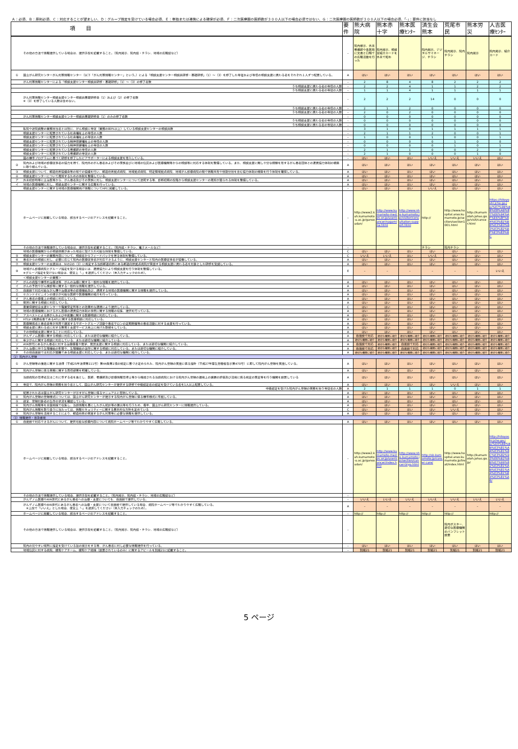Ａ：必須、Ｂ：原則必須、Ｃ：対応することが望ましい、Ｄ：グループ指定を受けている場合必須、Ｅ：単独または連携による確保が必須、Ｆ：二次医療圏の医師数が３００人以下の場合必須ではない、Ｇ：二次医療圏の医師数が３００人以下の場合必須、「-」：要件に該当なし
| 項 目 | | 要件 | 熊大病院 | 熊本赤十字 | 熊本医療ｾﾝﾀｰ | 済生会熊本 | 荒尾市民 | 熊本労災 | 人吉医療ｾﾝﾀｰ |
| --- | --- | --- | --- | --- | --- | --- | --- | --- | --- |
| | その他の方法で情報提供している場合は、提供手段を記載すること。（院内掲示、院内誌・チラシ、地域の広報誌など） | – | 院内啓示、外来看護師や各医局に文書と口頭での広報活動を行った | 院内掲示、相談室紹介カードを外来で配布 | | 院内掲示、デジタルサイネージ、チラシ | 院内掲示、院内チラシ | 院内掲示 | 院内掲示、紹介カード |
| ① | 国立がん研究センターがん対策情報センター（以下「がん対策情報センター」という。）による「相談支援センター相談員研修・基礎研修」（1）～（3）を修了した専従および専任の相談支援に携わる者をそれぞれ１人ずつ配置している。 | A | はい | はい | はい | はい | はい | はい | はい |
| | がん対策情報センターによる「相談支援センター相談員研修・基礎研修」（1）～（3）の修了者数 | – | 2 | 8 | 4 | 8 | 2 | 2 | 2 |
| | うち相談支援に携わる者の専任の人数 | – | 2 | 2 | 4 | 1 | 1 | 2 | 2 |
| | うち相談支援に携わる者の専従の人数 | – | 1 | 1 | 4 | 1 | 1 | 1 | 1 |
| | がん対策情報センター相談支援センター相談員基礎研修会（1）および（2）の修了者数 ※（3）を修了している人数は含めない。 | – | 2 | 2 | 2 | 14 | 0 | 0 | 0 |
| | うち相談支援に携わる者の専任の人数 | – | 2 | 1 | 2 | 0 | 0 | 0 | 0 |
| | うち相談支援に携わる者の専従の人数 | – | 2 | 0 | 2 | 0 | 0 | 0 | 0 |
| | がん対策情報センター相談支援センター相談員基礎研修会（1）のみの修了者数 | – | 0 | 0 | 0 | 0 | 0 | 0 | 0 |
| | うち相談支援に携わる者の専任の人数 | – | 0 | 0 | 0 | 0 | 0 | 0 | 0 |
| | うち相談支援に携わる者の専従の人数 | – | 0 | 0 | 0 | 0 | 0 | 0 | 0 |
| | 転院や退院調整の業務担当者とは別に、がん相談に専従（業務の80%以上）している相談支援センターの相談員数 | – | 3 | 1 | 0 | 1 | 1 | 1 | 1 |
| | 相談支援センターに配置されている社会福祉士の専任の人数 | – | 2 | 1 | 1 | 2 | 0 | 0 | 1 |
| | 相談支援センターに配置されている社会福祉士の専従の人数 | – | 1 | 0 | 0 | 1 | 0 | 0 | 1 |
| | 相談支援センターに配置されている精神保健福祉士の専任の人数 | – | 0 | 0 | 0 | 0 | 1 | 0 | 0 |
| | 相談支援センターに配置されている精神保健福祉士の専従の人数 | – | 0 | 0 | 0 | 0 | 1 | 0 | 1 |
| | 相談支援センターに配置されている看護師の専任の人数 | – | 2 | 1 | 1 | 0 | 0 | 2 | 0 |
| | 相談支援センターに配置されている看護師の専従の人数 | – | 2 | 1 | 0 | 0 | 0 | 1 | 0 |
| | 国の標準プログラムに基づく研修を修了したピアサポーターによる相談支援を導入している。 | – | はい | はい | はい | いいえ | いいえ | いいえ | はい |
| ② | 院内および地域の診療従事者の協力を得て、院内外のがん患者およびその家族並びに地域の住民および医療機関等からの相談等に対応する体制を整備している。また、相談支援に関し十分な経験を有するがん患者団体との連携協力体制の構築に取り組んでいる。 | A | はい | はい | はい | はい | はい | はい | はい |
| ③ | 相談支援について、都道府県協議会等の場での協議を行い、都道府県拠点病院、地域拠点病院、特定領域拠点病院、地域がん診療病院の間で情報共有や役割分担を含む協力体制の構築を行う体制を確保している。 | A | はい | はい | はい | はい | はい | はい | はい |
| ④ | 相談支援センターについて周知するための体制を整備している。 | A | はい | はい | はい | はい | はい | はい | はい |
| ア | 外来初診時等に主治医等から、がん患者及びその家族に対し、相談支援センターについて説明する等、診断初期の段階から相談支援センターの周知が図られる体制を整備している。 | A | はい | はい | はい | はい | はい | はい | はい |
| イ | 地域の医療機関に対し、相談支援センターに関する広報を行っている。 | A | はい | はい | はい | はい | はい | はい | はい |
| | 相談支援センターに関する地域の医療機関向け情報についてHPに掲載している。 | – | はい | はい | はい | いいえ | はい | はい | はい |
| | ホームページに掲載している場合、該当するページのアドレスを記載すること。 | – | http://www2.kuh.kumamoto-u.ac.jp/gansoudan/ | http://www.kumamoto-med.jrc.or.jp/user/cancer/nagamine.html | http://www.nho-kumamoto.jp/visitor/consultation-support.html | http:// | http://www.hospital.arao.kumamoto.jp/section/section1001.html | http://kumamotoh.johas.go.jp/visit/cancer.html | https://hitoyoshi.jcho.go.jp/%E7%9B%B8%E8%AB%87%E6%94%AF%E6%8F%B4%E3%82%BB%E3%83%B3%E3%82%BF%E3%83%BC |
| | その他の方法で情報提供している場合は、提供手段を記載すること。（院内誌・チラシ、電子メールなど） | – | | | | チラシ | 院内チラシ | | |
| | 地域の医療機関からの相談依頼があった場合に受け入れ可能な体制を整備している。 | C | はい | はい | はい | はい | はい | はい | はい |
| ⑤ | 相談支援センターの業務内容について、相談者からフィードバックを得る体制を整備している。 | C | いいえ | いいえ | はい | いいえ | はい | はい | はい |
| ⑥ | 患者からの相談に対し、必要に応じて院内の医療従事者が対応できるように、相談支援センターと院内の医療従事者が協働している。 | A | はい | はい | はい | はい | はい | はい | はい |
| ⑦ | 相談支援センターの支援員は、Ⅳの2の（3）に規定する当該都道府県にある都道府県拠点病院が実施する相談支援に携わる者を対象とした研修を受講している。 | A | はい | はい | はい | はい | はい | はい | はい |
| ⑧ | 地域がん診療病院とグループ指定を受ける場合には、連携協力により相談支援を行う体制を整備している。 ※グループ指定を受けない場合は、便宜上「-」を選択してください（未入力チェックのため）。 | E | – | – | – | – | – | – | いいえ |
| | ＜相談支援センターの業務＞ | | | | | | | | |
| ア | がんの病態や標準的治療法等、がんの治療に関する一般的な情報を提供している。 | A | はい | はい | はい | はい | はい | はい | はい |
| イ | がんの予防やがん検診等に関する一般的な情報を提供している。 | A | はい | はい | はい | はい | はい | はい | はい |
| ウ | 自施設で対応可能ながん種や治療法等の診療機能及び、連携する地域の医療機関に関する情報を提供している。 | A | はい | はい | はい | はい | はい | はい | はい |
| エ | セカンドオピニオンの提示が可能な医師や医療機関の紹介を行っている。 | A | はい | はい | はい | はい | はい | はい | はい |
| オ | がん患者の療養上の相談に対応している。 | A | はい | はい | はい | はい | はい | はい | はい |
| カ | 就労に関する相談に対応している。 | A | はい | はい | はい | はい | はい | はい | はい |
| | 産業保健総合支援センターや職業安定所等との効果的な連携により提供している。 | C | はい | はい | はい | はい | はい | はい | はい |
| キ | 地域の医療機関におけるがん医療の連携協力体制の事例に関する情報の収集、提供を行っている。 | A | はい | はい | はい | はい | はい | はい | はい |
| ク | アスベストによる肺がんおよび中皮腫に関する医療相談に対応している。 | A | はい | はい | はい | はい | はい | はい | はい |
| ケ | HTLV-1関連疾患であるATLに関する医療相談に対応している。 | A | はい | はい | はい | はい | はい | はい | はい |
| コ | 医療関係者と患者会等が共同で運営するサポートグループ活動や患者サロンの定期開催等の患者活動に対する支援を行っている。 | A | はい | はい | はい | はい | はい | はい | はい |
| サ | 相談支援に携わる者に対する教育と支援サービス向上に向けた取組をしている。 | A | はい | はい | はい | はい | はい | はい | はい |
| シ | その他相談支援に関することに対応している。 | A | はい | はい | はい | はい | はい | はい | はい |
| ス | がんゲノム医療に関する相談に対応している、または適切な機関に紹介している。 | A | 自施設で対応 | 適切な機関に紹介 | 適切な機関に紹介 | 適切な機関に紹介 | 適切な機関に紹介 | 適切な機関に紹介 | 適切な機関に紹介 |
| セ | 希少がんに関する相談に対応している、または適切な機関に紹介している。 | A | 適切な機関に紹介 | 適切な機関に紹介 | 適切な機関に紹介 | 適切な機関に紹介 | 適切な機関に紹介 | 適切な機関に紹介 | 適切な機関に紹介 |
| ソ | AYA世代にあるがん患者に対する治療療養や就学、就労支援に関する相談に対応している、または適切な機関に紹介している。 | A | 自施設で対応 | 適切な機関に紹介 | 自施設で対応 | 適切な機関に紹介 | 適切な機関に紹介 | 適切な機関に紹介 | 適切な機関に紹介 |
| タ | がん治療に伴う生殖機能の影響や、生殖機能の温存に関する相談に対応している。または適切な機関に紹介している。 | A | 自施設で対応 | 適切な機関に紹介 | 自施設で対応 | 適切な機関に紹介 | 適切な機関に紹介 | 適切な機関に紹介 | 適切な機関に紹介 |
| チ | その他自施設では対応が困難である相談支援に対応している、または適切な機関に紹介している。 | A | 適切な機関に紹介 | 適切な機関に紹介 | 適切な機関に紹介 | 適切な機関に紹介 | 適切な機関に紹介 | 適切な機関に紹介 | 適切な機関に紹介 |
| （2）院内がん登録 | | | | | | | | | |
| ① | がん登録等の推進に関する法律（平成25年法律第111号）第44条第1項の規定に基づき定められた、院内がん登録の実施に係る指針（平成27年厚生労働省告示第470号）に即して院内がん登録を実施している。 | A | はい | はい | はい | はい | はい | はい | はい |
| ② | 院内がん登録に係る実務に関する責任部署を明確している。 | A | はい | はい | はい | はい | はい | はい | はい |
| | 当該病院の管理者又はこれに準ずる者を長とし、医師、看護師及び診療情報管理士等から構成される当該病院における院内がん登録の運用上の課題の評価及び活用に係る規定の策定等を行う機関を設置している | A | はい | はい | はい | はい | はい | はい | はい |
| ③ | 専従で、院内がん登録の実務を担う者として、国立がん研究センターが提供する研修で中級認定者の認定を受けている者を1人以上配置している。 | A | はい | はい | はい | はい | いいえ | はい | はい |
| | 中級認定を受けた院内がん登録の実務を担う専従者の人数 | A | 2 | 1 | 1 | 1 | 0 | 1 | 1 |
| | 配置された者は国立がん研究センターが示すがん登録に係るマニュアルに習熟している。 | A | はい | はい | はい | はい | はい | はい | はい |
| ④ | 院内がん登録の登録様式については、国立がん研究センターが提示する院内がん登録に係る標準様式に準拠している。 | A | はい | はい | はい | はい | はい | はい | はい |
| ⑤ | 適宜、登録対象者の生存の状況を確認している。 | A | はい | はい | はい | はい | はい | はい | はい |
| ⑥ | 院内がん情報等を全国規模で収集し、当該情報を基にしたがん統計等の算出等を行うため、毎年、国立がん研究センターに情報提供している。 | A | はい | はい | はい | はい | はい | はい | はい |
| ⑦ | 院内がん情報を取り扱うに当たっては、情報セキュリティーに関する基本的な方針を定めている | C | はい | はい | はい | はい | いいえ | はい | はい |
| ⑧ | 院内がん登録を活用することにより、都道府県の実施するがん対策等に必要な情報を提供している。 | A | はい | はい | はい | はい | はい | はい | はい |
| （3）情報提供・普及啓発 | | | | | | | | | |
| ① | 自施設で対応できるがんについて、提供可能な診療内容について病院ホームページ等でわかりやすく広報している。 | A | はい | はい | はい | はい | はい | はい | はい |
| | ホームページに掲載している場合、該当するページのアドレスを記載すること。 | – | http://www2.kuh.kumamoto-u.ac.jp/gansoudan/ | http://www.kumamoto-med.jrc.or.jp/user/cancer/index.html | http://www.nho-kumamoto.jp/section/cancer-tiryo.html | http://sk-kumamoto.jp/cancer care/ | http://www.hospital.arao.kumamoto.jp/treat/index.html | http://kumamotoh.johas.go.jp/ | http://hitoyoshi.jcho.go.jp/%E4%B8%BB%E3%81%AA%E3%81%8C%E3%82%93%E6%B2%BB%E7%99%82%E3%81%AB%E3%81%A4%E3%81%84%E3%81%A6/ |
| | その他の方法で情報提供している場合、提供手段を記載すること。（院内掲示、院内誌・チラシ、地域の広報誌など） | – | | | | | | | |
| | がんゲノム医療やAYA世代にあるがん患者への治療・支援についても、自施設で提供している。 | – | いいえ | いいえ | いいえ | いいえ | いいえ | いいえ | いいえ |
| | がんゲノム医療やAYA世代にあるがん患者への治療・支援について自施設で提供している場合、病院ホームページ等でわかりやすく広報している。 ※上段で「いいえ」とした場合、便宜上「-」を選択してください（未入力チェックのため）。 | A | – | – | – | – | – | – | – |
| | ホームページに掲載している場合、該当するページのアドレスを記載すること。 | – | http:// | http:// | http:// | http:// | http:// | | http:// |
| | その他の方法で情報提供している場合は、提供手段を記載すること。（院内掲示、院内誌・チラシ、地域の広報誌など） | – | | | | | 院内ポスター、適切な医療機関のパンフレット設置 | | |
| | 院内の見やすい場所に指定を受けている旨の掲示をする等、がん患者に対し必要な情報提供を行っている。 | – | はい | はい | はい | はい | はい | はい | はい |
| | 地域住民に対する病院、緩和ケアチーム、緩和ケア病棟（設置されているのみ）に関するアピールを別紙21に記載すること。 | – | 別紙21 | 別紙21 | 別紙21 | 別紙21 | 別紙21 | 別紙21 | 別紙21 |
5 ページ